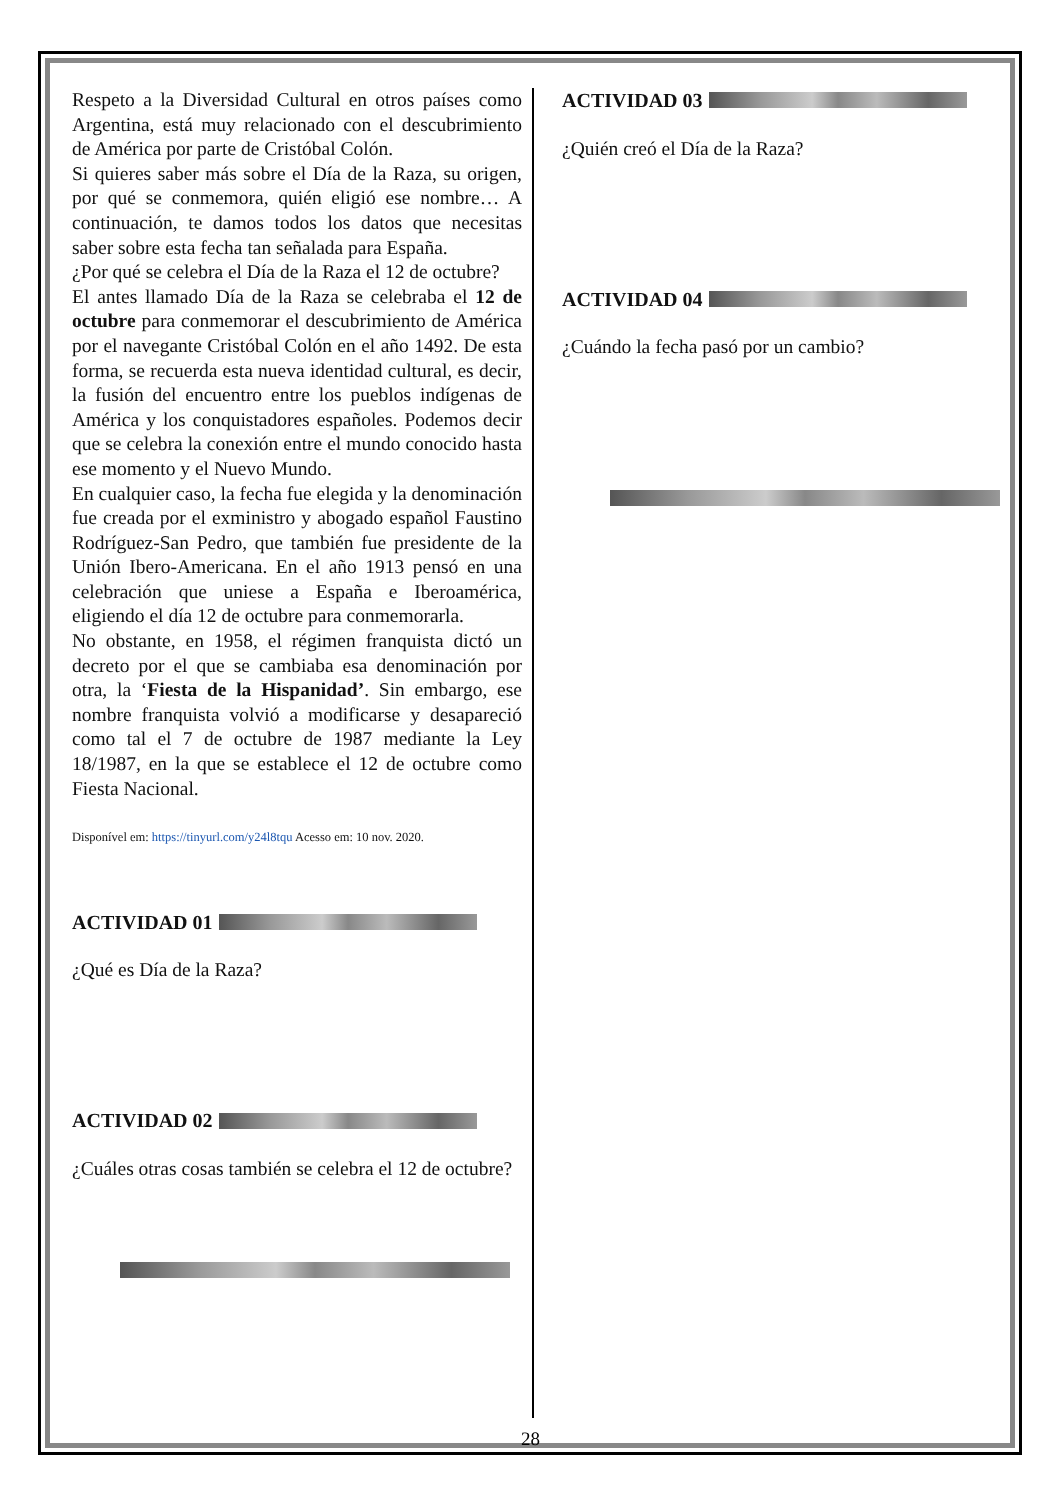Respeto a la Diversidad Cultural en otros países como Argentina, está muy relacionado con el descubrimiento de América por parte de Cristóbal Colón.
Si quieres saber más sobre el Día de la Raza, su origen, por qué se conmemora, quién eligió ese nombre… A continuación, te damos todos los datos que necesitas saber sobre esta fecha tan señalada para España.
¿Por qué se celebra el Día de la Raza el 12 de octubre?
El antes llamado Día de la Raza se celebraba el 12 de octubre para conmemorar el descubrimiento de América por el navegante Cristóbal Colón en el año 1492. De esta forma, se recuerda esta nueva identidad cultural, es decir, la fusión del encuentro entre los pueblos indígenas de América y los conquistadores españoles. Podemos decir que se celebra la conexión entre el mundo conocido hasta ese momento y el Nuevo Mundo.
En cualquier caso, la fecha fue elegida y la denominación fue creada por el exministro y abogado español Faustino Rodríguez-San Pedro, que también fue presidente de la Unión Ibero-Americana. En el año 1913 pensó en una celebración que uniese a España e Iberoamérica, eligiendo el día 12 de octubre para conmemorarla.
No obstante, en 1958, el régimen franquista dictó un decreto por el que se cambiaba esa denominación por otra, la ‘Fiesta de la Hispanidad’. Sin embargo, ese nombre franquista volvió a modificarse y desapareció como tal el 7 de octubre de 1987 mediante la Ley 18/1987, en la que se establece el 12 de octubre como Fiesta Nacional.
Disponível em: https://tinyurl.com/y24l8tqu Acesso em: 10 nov. 2020.
ACTIVIDAD 01
¿Qué es Día de la Raza?
ACTIVIDAD 02
¿Cuáles otras cosas también se celebra el 12 de octubre?
ACTIVIDAD 03
¿Quién creó el Día de la Raza?
ACTIVIDAD 04
¿Cuándo la fecha pasó por un cambio?
28